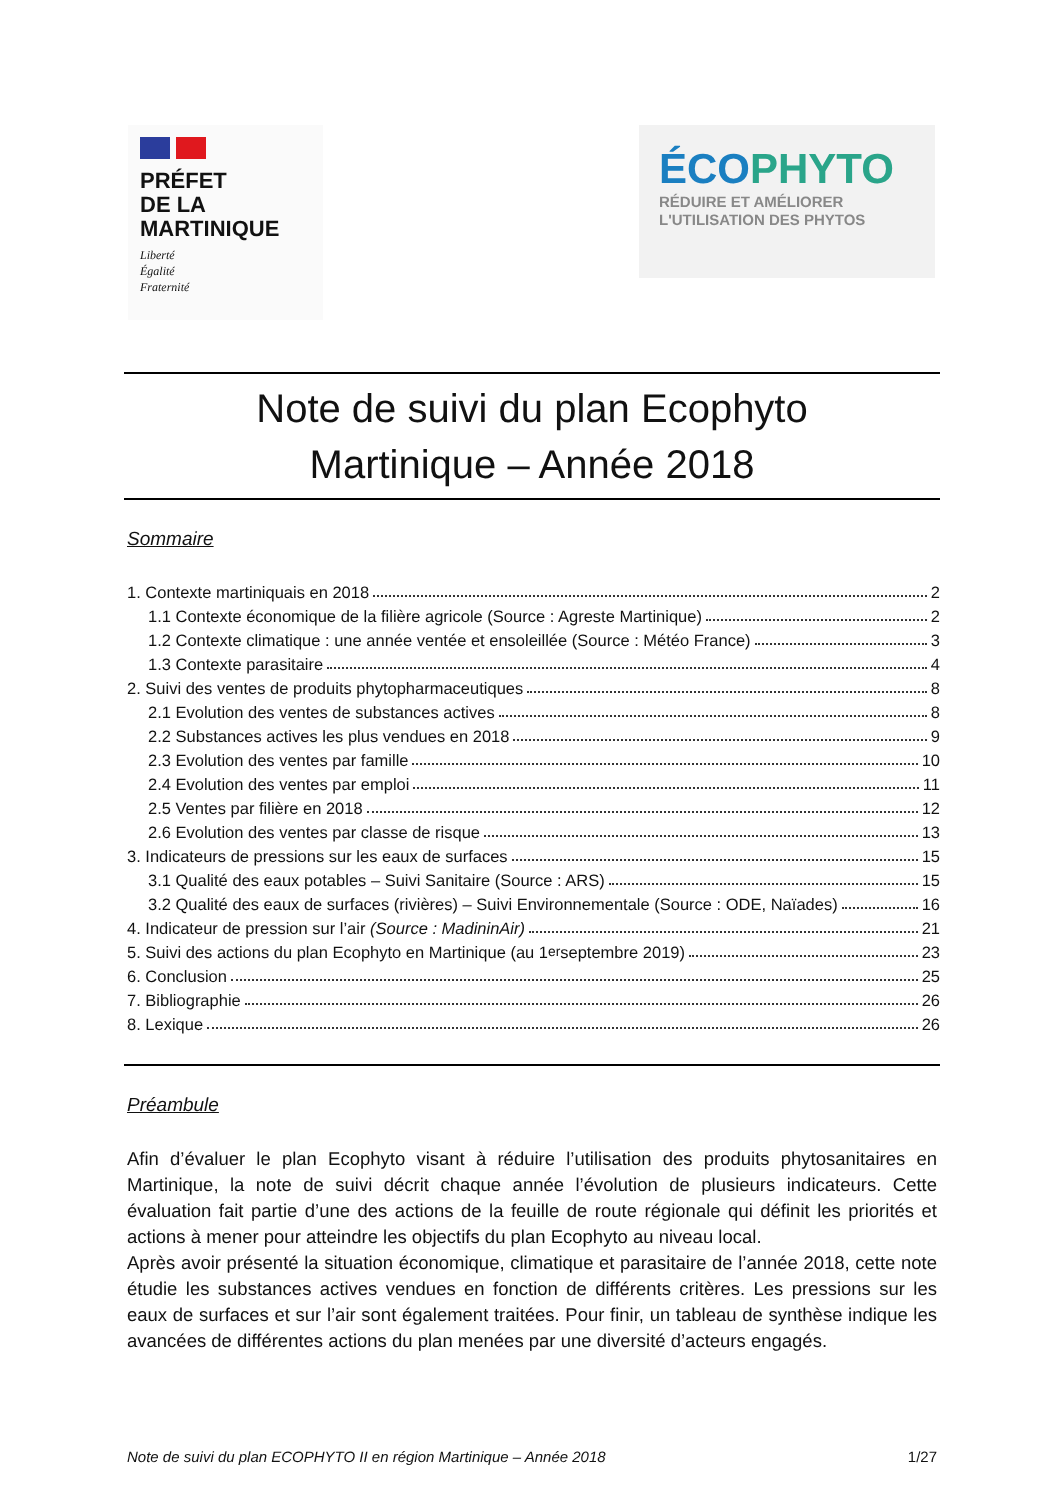PRÉFET
DE LA
MARTINIQUE
Liberté
Égalité
Fraternité
ÉCOPHYTO
RÉDUIRE ET AMÉLIORER
L'UTILISATION DES PHYTOS
Note de suivi du plan Ecophyto
Martinique – Année 2018
Sommaire
1. Contexte martiniquais en 2018 2
1.1 Contexte économique de la filière agricole (Source : Agreste Martinique) 2
1.2 Contexte climatique : une année ventée et ensoleillée (Source : Météo France) 3
1.3 Contexte parasitaire 4
2. Suivi des ventes de produits phytopharmaceutiques 8
2.1 Evolution des ventes de substances actives 8
2.2 Substances actives les plus vendues en 2018 9
2.3 Evolution des ventes par famille 10
2.4 Evolution des ventes par emploi 11
2.5 Ventes par filière en 2018 12
2.6 Evolution des ventes par classe de risque 13
3. Indicateurs de pressions sur les eaux de surfaces 15
3.1 Qualité des eaux potables – Suivi Sanitaire (Source : ARS) 15
3.2 Qualité des eaux de surfaces (rivières) – Suivi Environnementale (Source : ODE, Naïades) 16
4. Indicateur de pression sur l’air (Source : MadininAir) 21
5. Suivi des actions du plan Ecophyto en Martinique (au 1<sup>er</sup> septembre 2019) 23
6. Conclusion 25
7. Bibliographie 26
8. Lexique 26
Préambule
Afin d’évaluer le plan Ecophyto visant à réduire l’utilisation des produits phytosanitaires en Martinique, la note de suivi décrit chaque année l’évolution de plusieurs indicateurs. Cette évaluation fait partie d’une des actions de la feuille de route régionale qui définit les priorités et actions à mener pour atteindre les objectifs du plan Ecophyto au niveau local.
Après avoir présenté la situation économique, climatique et parasitaire de l’année 2018, cette note étudie les substances actives vendues en fonction de différents critères. Les pressions sur les eaux de surfaces et sur l’air sont également traitées. Pour finir, un tableau de synthèse indique les avancées de différentes actions du plan menées par une diversité d’acteurs engagés.
Note de suivi du plan ECOPHYTO II en région Martinique – Année 2018 1/27